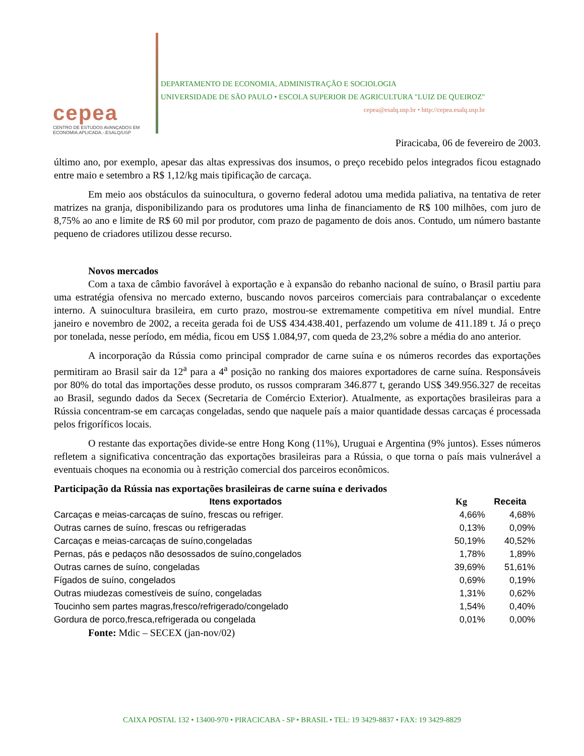cepea
CENTRO DE ESTUDOS AVANÇADOS EM
ECONOMIA.APLICADA.-.ESALQ/USP
DEPARTAMENTO DE ECONOMIA, ADMINISTRAÇÃO E SOCIOLOGIA
UNIVERSIDADE DE SÃO PAULO • ESCOLA SUPERIOR DE AGRICULTURA "LUIZ DE QUEIROZ"
cepea@esalq.usp.br • http://cepea.esalq.usp.br
Piracicaba, 06 de fevereiro de 2003.
último ano, por exemplo, apesar das altas expressivas dos insumos, o preço recebido pelos integrados ficou estagnado entre maio e setembro a R$ 1,12/kg mais tipificação de carcaça.
Em meio aos obstáculos da suinocultura, o governo federal adotou uma medida paliativa, na tentativa de reter matrizes na granja, disponibilizando para os produtores uma linha de financiamento de R$ 100 milhões, com juro de 8,75% ao ano e limite de R$ 60 mil por produtor, com prazo de pagamento de dois anos. Contudo, um número bastante pequeno de criadores utilizou desse recurso.
Novos mercados
Com a taxa de câmbio favorável à exportação e à expansão do rebanho nacional de suíno, o Brasil partiu para uma estratégia ofensiva no mercado externo, buscando novos parceiros comerciais para contrabalançar o excedente interno. A suinocultura brasileira, em curto prazo, mostrou-se extremamente competitiva em nível mundial. Entre janeiro e novembro de 2002, a receita gerada foi de US$ 434.438.401, perfazendo um volume de 411.189 t. Já o preço por tonelada, nesse período, em média, ficou em US$ 1.084,97, com queda de 23,2% sobre a média do ano anterior.
A incorporação da Rússia como principal comprador de carne suína e os números recordes das exportações permitiram ao Brasil sair da 12<sup>a</sup> para a 4<sup>a</sup> posição no ranking dos maiores exportadores de carne suína. Responsáveis por 80% do total das importações desse produto, os russos compraram 346.877 t, gerando US$ 349.956.327 de receitas ao Brasil, segundo dados da Secex (Secretaria de Comércio Exterior). Atualmente, as exportações brasileiras para a Rússia concentram-se em carcaças congeladas, sendo que naquele país a maior quantidade dessas carcaças é processada pelos frigoríficos locais.
O restante das exportações divide-se entre Hong Kong (11%), Uruguai e Argentina (9% juntos). Esses números refletem a significativa concentração das exportações brasileiras para a Rússia, o que torna o país mais vulnerável a eventuais choques na economia ou à restrição comercial dos parceiros econômicos.
Participação da Rússia nas exportações brasileiras de carne suína e derivados
| Itens exportados | Kg | Receita |
| --- | --- | --- |
| Carcaças e meias-carcaças de suíno, frescas ou refriger. | 4,66% | 4,68% |
| Outras carnes de suíno, frescas ou refrigeradas | 0,13% | 0,09% |
| Carcaças e meias-carcaças de suíno,congeladas | 50,19% | 40,52% |
| Pernas, pás e pedaços não desossados de suíno,congelados | 1,78% | 1,89% |
| Outras carnes de suíno, congeladas | 39,69% | 51,61% |
| Fígados de suíno, congelados | 0,69% | 0,19% |
| Outras miudezas comestíveis de suíno, congeladas | 1,31% | 0,62% |
| Toucinho sem partes magras,fresco/refrigerado/congelado | 1,54% | 0,40% |
| Gordura de porco,fresca,refrigerada ou congelada | 0,01% | 0,00% |
Fonte: Mdic – SECEX (jan-nov/02)
CAIXA POSTAL 132 • 13400-970 • PIRACICABA - SP • BRASIL • TEL: 19 3429-8837 • FAX: 19 3429-8829